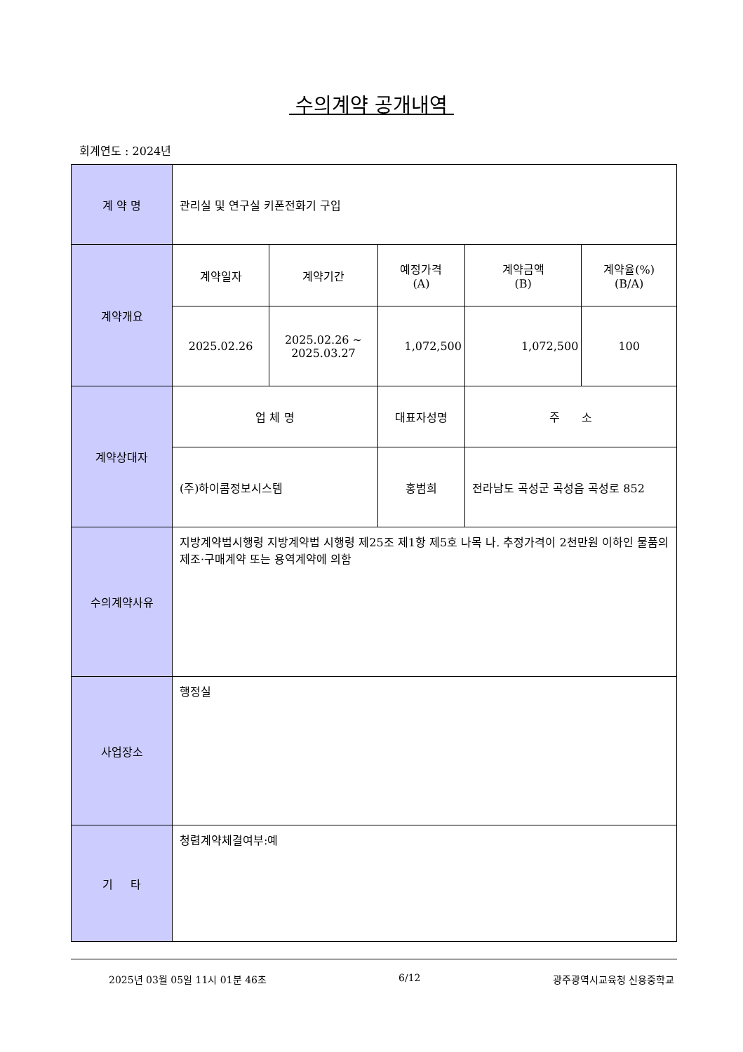수의계약 공개내역
회계연도 : 2024년
| 계 약 명 | 관리실 및 연구실 키폰전화기 구입 | | | | |
| 계약개요 | 계약일자 | 계약기간 | 예정가격 (A) | 계약금액 (B) | 계약율(%) (B/A) |
| | 2025.02.26 | 2025.02.26 ~ 2025.03.27 | 1,072,500 | 1,072,500 | 100 |
| 계약상대자 | 업 체 명 | | 대표자성명 | 주 소 | |
| | (주)하이콤정보시스템 | | 홍범희 | 전라남도 곡성군 곡성읍 곡성로 852 | |
| 수의계약사유 | 지방계약법시행령 지방계약법 시행령 제25조 제1항 제5호 나목 나. 추정가격이 2천만원 이하인 물품의 제조·구매계약 또는 용역계약에 의함 | | | | |
| 사업장소 | 행정실 | | | | |
| 기 타 | 청렴계약체결여부:예 | | | | |
2025년 03월 05일 11시 01분 46초 6/12 광주광역시교육청 신용중학교